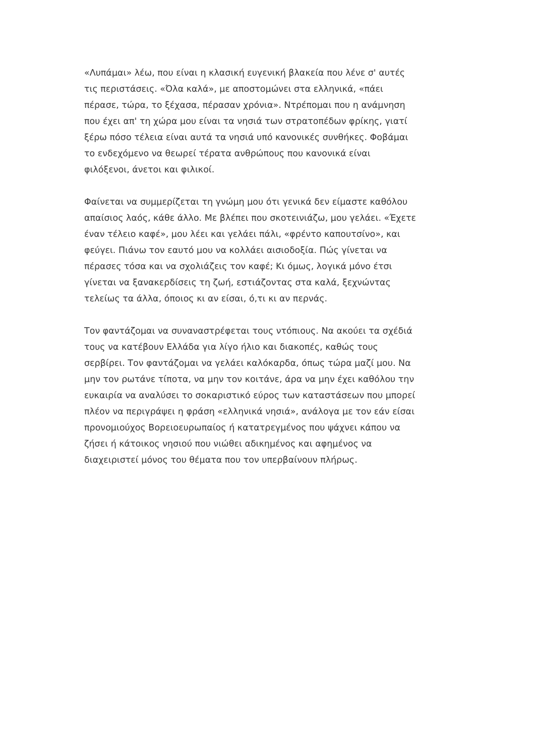«Λυπάμαι» λέω, που είναι η κλασική ευγενική βλακεία που λένε σ' αυτές τις περιστάσεις. «Όλα καλά», με αποστομώνει στα ελληνικά, «πάει πέρασε, τώρα, το ξέχασα, πέρασαν χρόνια». Ντρέπομαι που η ανάμνηση που έχει απ' τη χώρα μου είναι τα νησιά των στρατοπέδων φρίκης, γιατί ξέρω πόσο τέλεια είναι αυτά τα νησιά υπό κανονικές συνθήκες. Φοβάμαι το ενδεχόμενο να θεωρεί τέρατα ανθρώπους που κανονικά είναι φιλόξενοι, άνετοι και φιλικοί.
Φαίνεται να συμμερίζεται τη γνώμη μου ότι γενικά δεν είμαστε καθόλου απαίσιος λαός, κάθε άλλο. Με βλέπει που σκοτεινιάζω, μου γελάει. «Έχετε έναν τέλειο καφέ», μου λέει και γελάει πάλι, «φρέντο καπουτσίνο», και φεύγει. Πιάνω τον εαυτό μου να κολλάει αισιοδοξία. Πώς γίνεται να πέρασες τόσα και να σχολιάζεις τον καφέ; Κι όμως, λογικά μόνο έτσι γίνεται να ξανακερδίσεις τη ζωή, εστιάζοντας στα καλά, ξεχνώντας τελείως τα άλλα, όποιος κι αν είσαι, ό,τι κι αν περνάς.
Τον φαντάζομαι να συναναστρέφεται τους ντόπιους. Να ακούει τα σχέδιά τους να κατέβουν Ελλάδα για λίγο ήλιο και διακοπές, καθώς τους σερβίρει. Τον φαντάζομαι να γελάει καλόκαρδα, όπως τώρα μαζί μου. Να μην τον ρωτάνε τίποτα, να μην τον κοιτάνε, άρα να μην έχει καθόλου την ευκαιρία να αναλύσει το σοκαριστικό εύρος των καταστάσεων που μπορεί πλέον να περιγράψει η φράση «ελληνικά νησιά», ανάλογα με τον εάν είσαι προνομιούχος Βορειοευρωπαίος ή κατατρεγμένος που ψάχνει κάπου να ζήσει ή κάτοικος νησιού που νιώθει αδικημένος και αφημένος να διαχειριστεί μόνος του θέματα που τον υπερβαίνουν πλήρως.